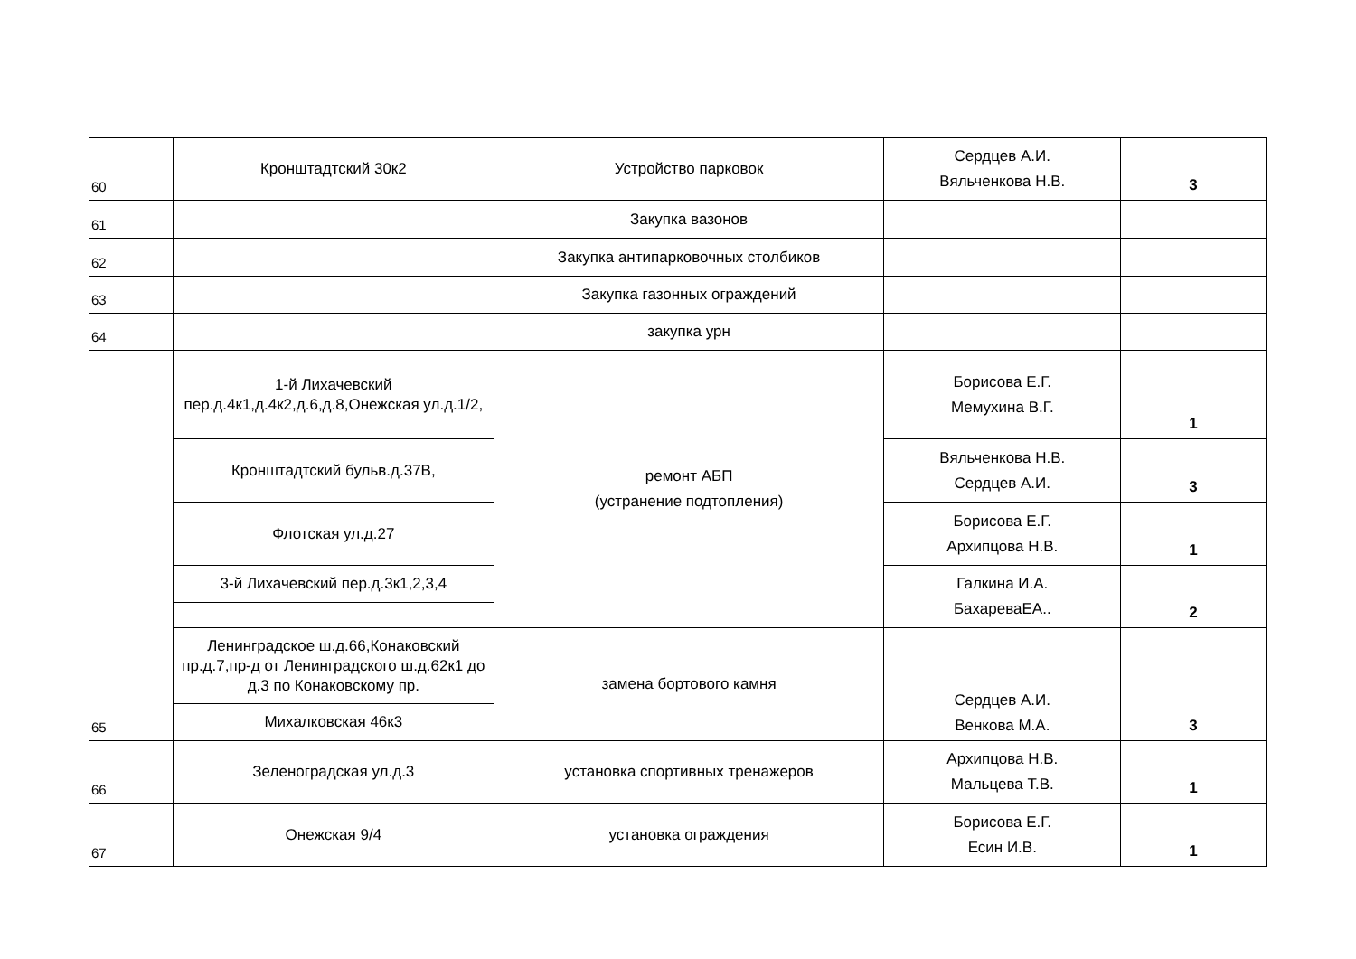| 60 | Кронштадтский 30к2 | Устройство парковок | Сердцев А.И. Вяльченкова Н.В. | 3 |
| 61 | | Закупка вазонов | | |
| 62 | | Закупка антипарковочных столбиков | | |
| 63 | | Закупка газонных ограждений | | |
| 64 | | закупка урн | | |
| 65 | 1-й Лихачевский пер.д.4к1,д.4к2,д.6,д.8,Онежская ул.д.1/2, | ремонт АБП (устранение подтопления) | Борисова Е.Г. Мемухина В.Г. | 1 |
| | Кронштадтский бульв.д.37В, | | Вяльченкова Н.В. Сердцев А.И. | 3 |
| | Флотская ул.д.27 | | Борисова Е.Г. Архипцова Н.В. | 1 |
| | 3-й Лихачевский пер.д.3к1,2,3,4 | | Галкина И.А. БахареваЕА.. | 2 |
| | Ленинградское ш.д.66,Конаковский пр.д.7,пр-д от Ленинградского ш.д.62к1 до д.3 по Конаковскому пр. | замена бортового камня | Сердцев А.И. Венкова М.А. | 3 |
| | Михалковская 46к3 | | | |
| 66 | Зеленоградская ул.д.3 | установка спортивных тренажеров | Архипцова Н.В. Мальцева Т.В. | 1 |
| 67 | Онежская 9/4 | установка ограждения | Борисова Е.Г. Есин И.В. | 1 |